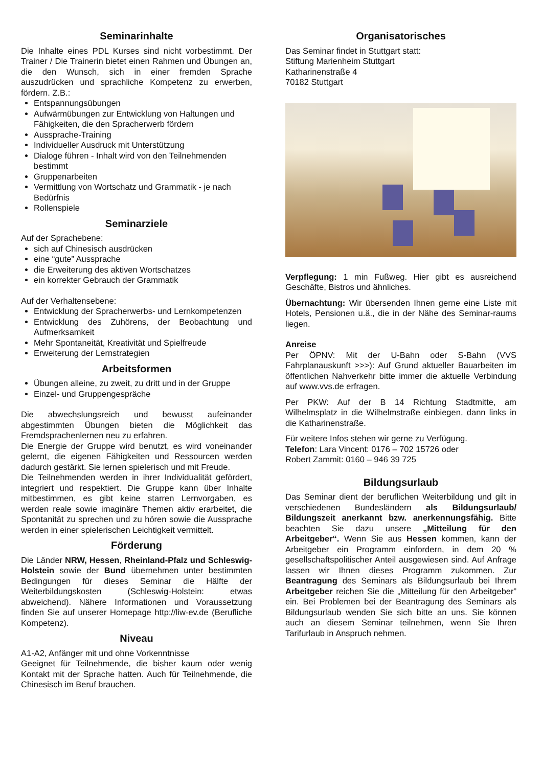Seminarinhalte
Die Inhalte eines PDL Kurses sind nicht vorbestimmt. Der Trainer / Die Trainerin bietet einen Rahmen und Übungen an, die den Wunsch, sich in einer fremden Sprache auszudrücken und sprachliche Kompetenz zu erwerben, fördern. Z.B.:
Entspannungsübungen
Aufwärmübungen zur Entwicklung von Haltungen und Fähigkeiten, die den Spracherwerb fördern
Aussprache-Training
Individueller Ausdruck mit Unterstützung
Dialoge führen - Inhalt wird von den Teilnehmenden bestimmt
Gruppenarbeiten
Vermittlung von Wortschatz und Grammatik - je nach Bedürfnis
Rollenspiele
Seminarziele
Auf der Sprachebene:
sich auf Chinesisch ausdrücken
eine “gute” Aussprache
die Erweiterung des aktiven Wortschatzes
ein korrekter Gebrauch der Grammatik
Auf der Verhaltensebene:
Entwicklung der Spracherwerbs- und Lernkompetenzen
Entwicklung des Zuhörens, der Beobachtung und Aufmerksamkeit
Mehr Spontaneität, Kreativität und Spielfreude
Erweiterung der Lernstrategien
Arbeitsformen
Übungen alleine, zu zweit, zu dritt und in der Gruppe
Einzel- und Gruppengespräche
Die abwechslungsreich und bewusst aufeinander abgestimmten Übungen bieten die Möglichkeit das Fremdsprachenlernen neu zu erfahren.
Die Energie der Gruppe wird benutzt, es wird voneinander gelernt, die eigenen Fähigkeiten und Ressourcen werden dadurch gestärkt. Sie lernen spielerisch und mit Freude.
Die Teilnehmenden werden in ihrer Individualität gefördert, integriert und respektiert. Die Gruppe kann über Inhalte mitbestimmen, es gibt keine starren Lernvorgaben, es werden reale sowie imaginäre Themen aktiv erarbeitet, die Spontanität zu sprechen und zu hören sowie die Aussprache werden in einer spielerischen Leichtigkeit vermittelt.
Förderung
Die Länder NRW, Hessen, Rheinland-Pfalz und Schleswig-Holstein sowie der Bund übernehmen unter bestimmten Bedingungen für dieses Seminar die Hälfte der Weiterbildungskosten (Schleswig-Holstein: etwas abweichend). Nähere Informationen und Voraussetzung finden Sie auf unserer Homepage http://liw-ev.de (Berufliche Kompetenz).
Niveau
A1-A2, Anfänger mit und ohne Vorkenntnisse
Geeignet für Teilnehmende, die bisher kaum oder wenig Kontakt mit der Sprache hatten. Auch für Teilnehmende, die Chinesisch im Beruf brauchen.
Organisatorisches
Das Seminar findet in Stuttgart statt:
Stiftung Marienheim Stuttgart
Katharinenstraße 4
70182 Stuttgart
Verpflegung: 1 min Fußweg. Hier gibt es ausreichend Geschäfte, Bistros und ähnliches.
Übernachtung: Wir übersenden Ihnen gerne eine Liste mit Hotels, Pensionen u.ä., die in der Nähe des Seminar-raums liegen.
Anreise
Per ÖPNV: Mit der U-Bahn oder S-Bahn (VVS Fahrplanauskunft >>>): Auf Grund aktueller Bauarbeiten im öffentlichen Nahverkehr bitte immer die aktuelle Verbindung auf www.vvs.de erfragen.
Per PKW: Auf der B 14 Richtung Stadtmitte, am Wilhelmsplatz in die Wilhelmstraße einbiegen, dann links in die Katharinenstraße.
Für weitere Infos stehen wir gerne zu Verfügung.
Telefon: Lara Vincent: 0176 – 702 15726 oder
Robert Zammit: 0160 – 946 39 725
Bildungsurlaub
Das Seminar dient der beruflichen Weiterbildung und gilt in verschiedenen Bundesländern als Bildungsurlaub/ Bildungszeit anerkannt bzw. anerkennungsfähig. Bitte beachten Sie dazu unsere „Mitteilung für den Arbeitgeber“. Wenn Sie aus Hessen kommen, kann der Arbeitgeber ein Programm einfordern, in dem 20 % gesellschaftspolitischer Anteil ausgewiesen sind. Auf Anfrage lassen wir Ihnen dieses Programm zukommen. Zur Beantragung des Seminars als Bildungsurlaub bei Ihrem Arbeitgeber reichen Sie die „Mitteilung für den Arbeitgeber” ein. Bei Problemen bei der Beantragung des Seminars als Bildungsurlaub wenden Sie sich bitte an uns. Sie können auch an diesem Seminar teilnehmen, wenn Sie Ihren Tarifurlaub in Anspruch nehmen.